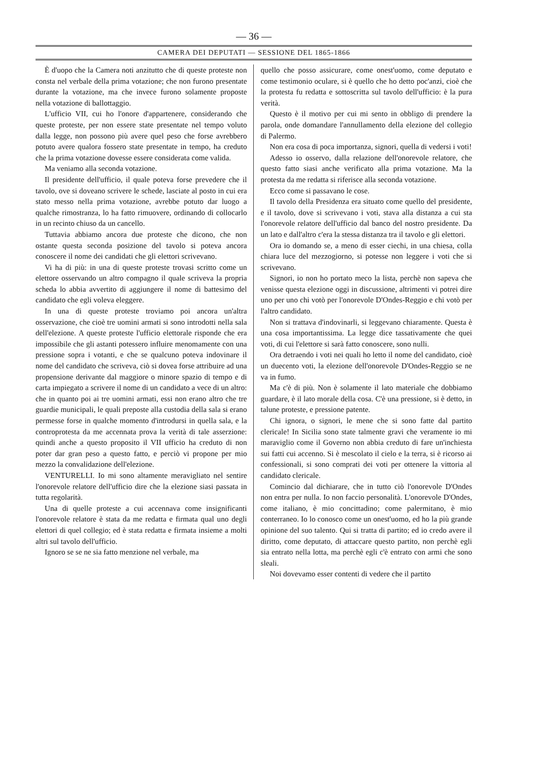— 36 —
CAMERA DEI DEPUTATI — SESSIONE DEL 1865-1866
È d'uopo che la Camera noti anzitutto che di queste proteste non consta nel verbale della prima votazione; che non furono presentate durante la votazione, ma che invece furono solamente proposte nella votazione di ballottaggio.
L'ufficio VII, cui ho l'onore d'appartenere, considerando che queste proteste, per non essere state presentate nel tempo voluto dalla legge, non possono più avere quel peso che forse avrebbero potuto avere qualora fossero state presentate in tempo, ha creduto che la prima votazione dovesse essere considerata come valida.
Ma veniamo alla seconda votazione.
Il presidente dell'ufficio, il quale poteva forse prevedere che il tavolo, ove si doveano scrivere le schede, lasciate al posto in cui era stato messo nella prima votazione, avrebbe potuto dar luogo a qualche rimostranza, lo ha fatto rimuovere, ordinando di collocarlo in un recinto chiuso da un cancello.
Tuttavia abbiamo ancora due proteste che dicono, che non ostante questa seconda posizione del tavolo si poteva ancora conoscere il nome dei candidati che gli elettori scrivevano.
Vi ha di più: in una di queste proteste trovasi scritto come un elettore osservando un altro compagno il quale scriveva la propria scheda lo abbia avvertito di aggiungere il nome di battesimo del candidato che egli voleva eleggere.
In una di queste proteste troviamo poi ancora un'altra osservazione, che cioè tre uomini armati si sono introdotti nella sala dell'elezione. A queste proteste l'ufficio elettorale risponde che era impossibile che gli astanti potessero influire menomamente con una pressione sopra i votanti, e che se qualcuno poteva indovinare il nome del candidato che scriveva, ciò si dovea forse attribuire ad una propensione derivante dal maggiore o minore spazio di tempo e di carta impiegato a scrivere il nome di un candidato a vece di un altro: che in quanto poi ai tre uomini armati, essi non erano altro che tre guardie municipali, le quali preposte alla custodia della sala si erano permesse forse in qualche momento d'introdursi in quella sala, e la controprotesta da me accennata prova la verità di tale asserzione: quindi anche a questo proposito il VII ufficio ha creduto di non poter dar gran peso a questo fatto, e perciò vi propone per mio mezzo la convalidazione dell'elezione.
VENTURELLI. Io mi sono altamente meravigliato nel sentire l'onorevole relatore dell'ufficio dire che la elezione siasi passata in tutta regolarità.
Una di quelle proteste a cui accennava come insignificanti l'onorevole relatore è stata da me redatta e firmata qual uno degli elettori di quel collegio; ed è stata redatta e firmata insieme a molti altri sul tavolo dell'ufficio.
Ignoro se se ne sia fatto menzione nel verbale, ma
quello che posso assicurare, come onest'uomo, come deputato e come testimonio oculare, si è quello che ho detto poc'anzi, cioè che la protesta fu redatta e sottoscritta sul tavolo dell'ufficio: è la pura verità.
Questo è il motivo per cui mi sento in obbligo di prendere la parola, onde domandare l'annullamento della elezione del collegio di Palermo.
Non era cosa di poca importanza, signori, quella di vedersi i voti!
Adesso io osservo, dalla relazione dell'onorevole relatore, che questo fatto siasi anche verificato alla prima votazione. Ma la protesta da me redatta si riferisce alla seconda votazione.
Ecco come si passavano le cose.
Il tavolo della Presidenza era situato come quello del presidente, e il tavolo, dove si scrivevano i voti, stava alla distanza a cui sta l'onorevole relatore dell'ufficio dal banco del nostro presidente. Da un lato e dall'altro c'era la stessa distanza tra il tavolo e gli elettori.
Ora io domando se, a meno di esser ciechi, in una chiesa, colla chiara luce del mezzogiorno, si potesse non leggere i voti che si scrivevano.
Signori, io non ho portato meco la lista, perchè non sapeva che venisse questa elezione oggi in discussione, altrimenti vi potrei dire uno per uno chi votò per l'onorevole D'Ondes-Reggio e chi votò per l'altro candidato.
Non si trattava d'indovinarli, si leggevano chiaramente. Questa è una cosa importantissima. La legge dice tassativamente che quei voti, di cui l'elettore si sarà fatto conoscere, sono nulli.
Ora detraendo i voti nei quali ho letto il nome del candidato, cioè un duecento voti, la elezione dell'onorevole D'Ondes-Reggio se ne va in fumo.
Ma c'è di più. Non è solamente il lato materiale che dobbiamo guardare, è il lato morale della cosa. C'è una pressione, si è detto, in talune proteste, e pressione patente.
Chi ignora, o signori, le mene che si sono fatte dal partito clericale! In Sicilia sono state talmente gravi che veramente io mi maraviglio come il Governo non abbia creduto di fare un'inchiesta sui fatti cui accenno. Si è mescolato il cielo e la terra, si è ricorso ai confessionali, si sono comprati dei voti per ottenere la vittoria al candidato clericale.
Comincio dal dichiarare, che in tutto ciò l'onorevole D'Ondes non entra per nulla. Io non faccio personalità. L'onorevole D'Ondes, come italiano, è mio concittadino; come palermitano, è mio conterraneo. Io lo conosco come un onest'uomo, ed ho la più grande opinione del suo talento. Qui si tratta di partito; ed io credo avere il diritto, come deputato, di attaccare questo partito, non perchè egli sia entrato nella lotta, ma perchè egli c'è entrato con armi che sono sleali.
Noi dovevamo esser contenti di vedere che il partito